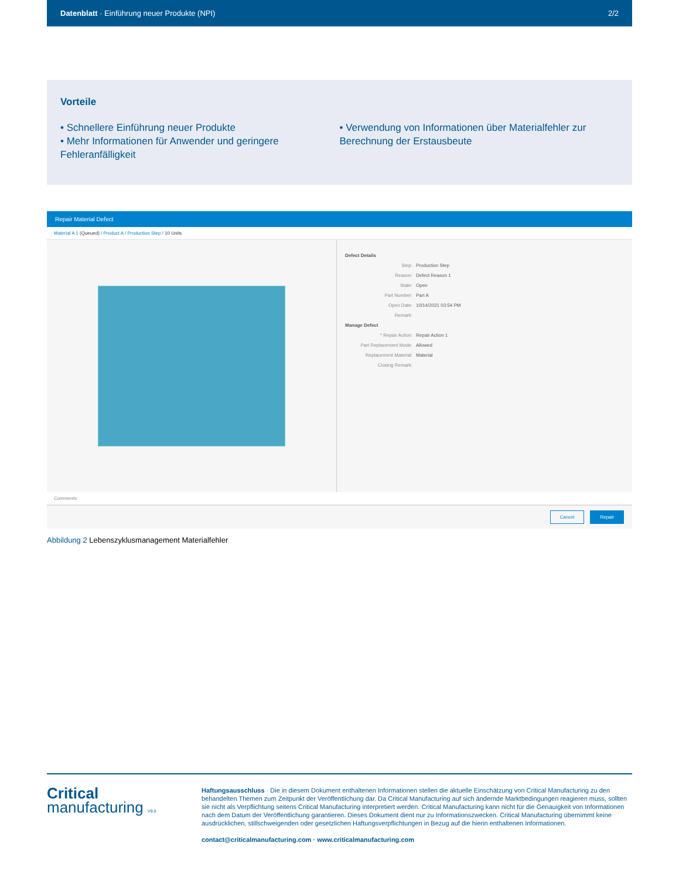Datenblatt · Einführung neuer Produkte (NPI) 2/2
Vorteile
• Schnellere Einführung neuer Produkte
• Mehr Informationen für Anwender und geringere Fehleranfälligkeit
• Verwendung von Informationen über Materialfehler zur Berechnung der Erstausbeute
Repair Material Defect
Material A 1 (Queued) / Product A / Production Step / 10 Units
Defect Details
Step: Production Step
Reason: Defect Reason 1
State: Open
Part Number: Part A
Open Date: 10/14/2021 03:54 PM
Remark:
Manage Defect
* Repair Action: Repair Action 1
Part Replacement Mode: Allowed
Replacement Material: Material
Closing Remark:
Comments:
Cancel Repair
Abbildung 2 Lebenszyklusmanagement Materialfehler
Critical
manufacturing V9.0
Haftungsausschluss · Die in diesem Dokument enthaltenen Informationen stellen die aktuelle Einschätzung von Critical Manufacturing zu den behandelten Themen zum Zeitpunkt der Veröffentlichung dar. Da Critical Manufacturing auf sich ändernde Marktbedingungen reagieren muss, sollten sie nicht als Verpflichtung seitens Critical Manufacturing interpretiert werden. Critical Manufacturing kann nicht für die Genauigkeit von Informationen nach dem Datum der Veröffentlichung garantieren. Dieses Dokument dient nur zu Informationszwecken. Critical Manufacturing übernimmt keine ausdrücklichen, stillschweigenden oder gesetzlichen Haftungsverpflichtungen in Bezug auf die hierin enthaltenen Informationen.
contact@criticalmanufacturing.com · www.criticalmanufacturing.com